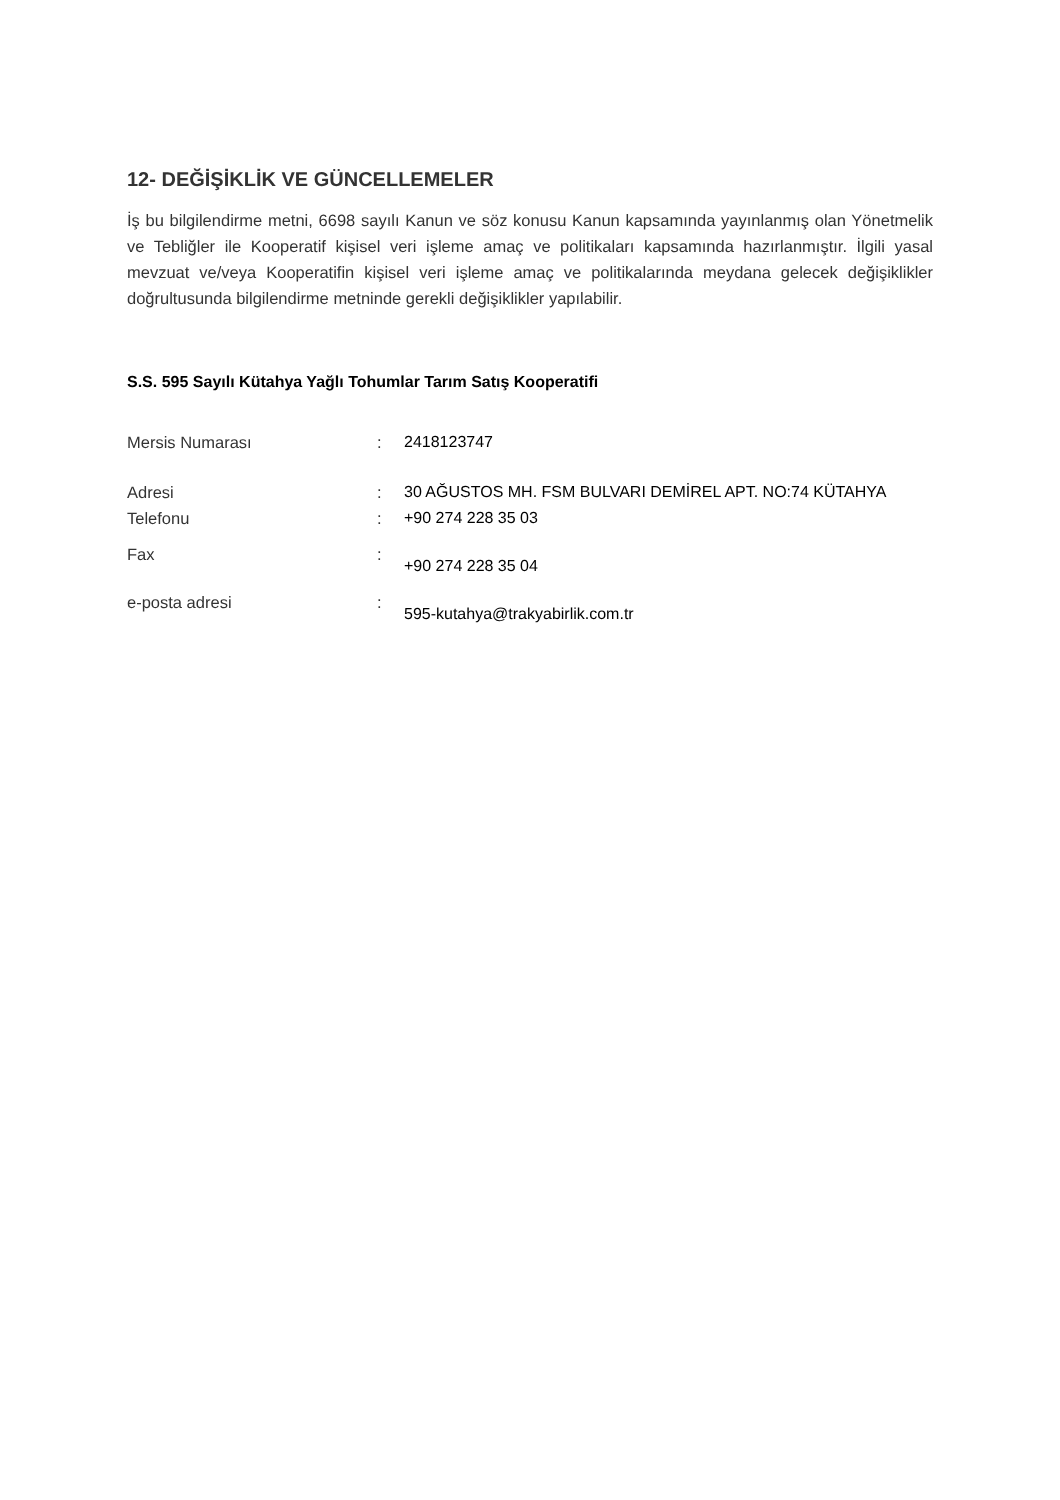12- DEĞİŞİKLİK VE GÜNCELLEMELER
İş bu bilgilendirme metni, 6698 sayılı Kanun ve söz konusu Kanun kapsamında yayınlanmış olan Yönetmelik ve Tebliğler ile Kooperatif kişisel veri işleme amaç ve politikaları kapsamında hazırlanmıştır. İlgili yasal mevzuat ve/veya Kooperatifin kişisel veri işleme amaç ve politikalarında meydana gelecek değişiklikler doğrultusunda bilgilendirme metninde gerekli değişiklikler yapılabilir.
S.S. 595 Sayılı Kütahya Yağlı Tohumlar Tarım Satış Kooperatifi
| Mersis Numarası | : | 2418123747 |
| Adresi | : | 30 AĞUSTOS MH. FSM BULVARI DEMİREL APT. NO:74 KÜTAHYA |
| Telefonu | : | +90 274 228 35 03 |
| Fax | : | +90 274 228 35 04 |
| e-posta adresi | : | 595-kutahya@trakyabirlik.com.tr |